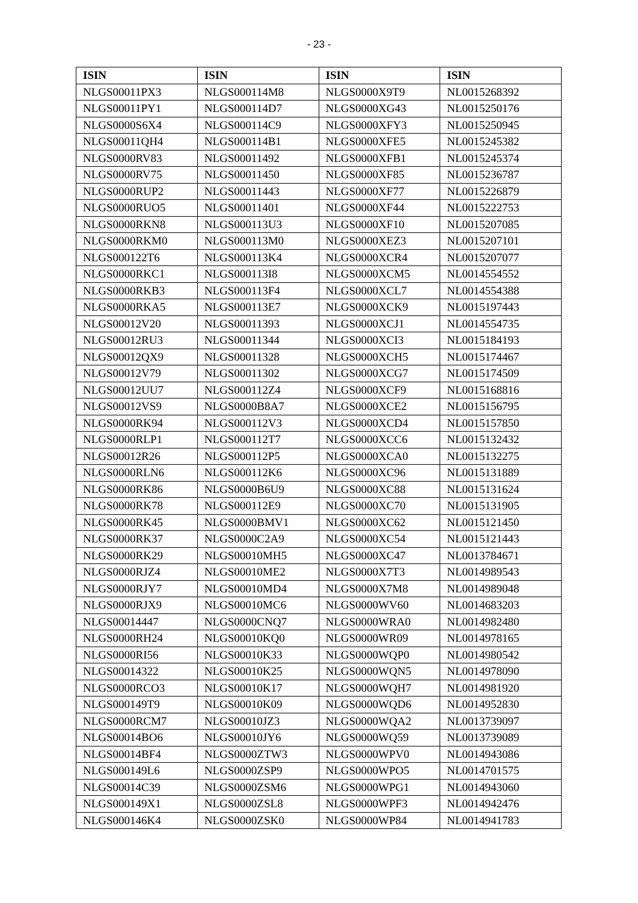- 23 -
| ISIN | ISIN | ISIN | ISIN |
| --- | --- | --- | --- |
| NLGS00011PX3 | NLGS000114M8 | NLGS0000X9T9 | NL0015268392 |
| NLGS00011PY1 | NLGS000114D7 | NLGS0000XG43 | NL0015250176 |
| NLGS0000S6X4 | NLGS000114C9 | NLGS0000XFY3 | NL0015250945 |
| NLGS00011QH4 | NLGS000114B1 | NLGS0000XFE5 | NL0015245382 |
| NLGS0000RV83 | NLGS00011492 | NLGS0000XFB1 | NL0015245374 |
| NLGS0000RV75 | NLGS00011450 | NLGS0000XF85 | NL0015236787 |
| NLGS0000RUP2 | NLGS00011443 | NLGS0000XF77 | NL0015226879 |
| NLGS0000RUO5 | NLGS00011401 | NLGS0000XF44 | NL0015222753 |
| NLGS0000RKN8 | NLGS000113U3 | NLGS0000XF10 | NL0015207085 |
| NLGS0000RKM0 | NLGS000113M0 | NLGS0000XEZ3 | NL0015207101 |
| NLGS000122T6 | NLGS000113K4 | NLGS0000XCR4 | NL0015207077 |
| NLGS0000RKC1 | NLGS000113I8 | NLGS0000XCM5 | NL0014554552 |
| NLGS0000RKB3 | NLGS000113F4 | NLGS0000XCL7 | NL0014554388 |
| NLGS0000RKA5 | NLGS000113E7 | NLGS0000XCK9 | NL0015197443 |
| NLGS00012V20 | NLGS00011393 | NLGS0000XCJ1 | NL0014554735 |
| NLGS00012RU3 | NLGS00011344 | NLGS0000XCI3 | NL0015184193 |
| NLGS00012QX9 | NLGS00011328 | NLGS0000XCH5 | NL0015174467 |
| NLGS00012V79 | NLGS00011302 | NLGS0000XCG7 | NL0015174509 |
| NLGS00012UU7 | NLGS000112Z4 | NLGS0000XCF9 | NL0015168816 |
| NLGS00012VS9 | NLGS0000B8A7 | NLGS0000XCE2 | NL0015156795 |
| NLGS0000RK94 | NLGS000112V3 | NLGS0000XCD4 | NL0015157850 |
| NLGS0000RLP1 | NLGS000112T7 | NLGS0000XCC6 | NL0015132432 |
| NLGS00012R26 | NLGS000112P5 | NLGS0000XCA0 | NL0015132275 |
| NLGS0000RLN6 | NLGS000112K6 | NLGS0000XC96 | NL0015131889 |
| NLGS0000RK86 | NLGS0000B6U9 | NLGS0000XC88 | NL0015131624 |
| NLGS0000RK78 | NLGS000112E9 | NLGS0000XC70 | NL0015131905 |
| NLGS0000RK45 | NLGS0000BMV1 | NLGS0000XC62 | NL0015121450 |
| NLGS0000RK37 | NLGS0000C2A9 | NLGS0000XC54 | NL0015121443 |
| NLGS0000RK29 | NLGS00010MH5 | NLGS0000XC47 | NL0013784671 |
| NLGS0000RJZ4 | NLGS00010ME2 | NLGS0000X7T3 | NL0014989543 |
| NLGS0000RJY7 | NLGS00010MD4 | NLGS0000X7M8 | NL0014989048 |
| NLGS0000RJX9 | NLGS00010MC6 | NLGS0000WV60 | NL0014683203 |
| NLGS00014447 | NLGS0000CNQ7 | NLGS0000WRA0 | NL0014982480 |
| NLGS0000RH24 | NLGS00010KQ0 | NLGS0000WR09 | NL0014978165 |
| NLGS0000RI56 | NLGS00010K33 | NLGS0000WQP0 | NL0014980542 |
| NLGS00014322 | NLGS00010K25 | NLGS0000WQN5 | NL0014978090 |
| NLGS0000RCO3 | NLGS00010K17 | NLGS0000WQH7 | NL0014981920 |
| NLGS000149T9 | NLGS00010K09 | NLGS0000WQD6 | NL0014952830 |
| NLGS0000RCM7 | NLGS00010JZ3 | NLGS0000WQA2 | NL0013739097 |
| NLGS00014BO6 | NLGS00010JY6 | NLGS0000WQ59 | NL0013739089 |
| NLGS00014BF4 | NLGS0000ZTW3 | NLGS0000WPV0 | NL0014943086 |
| NLGS000149L6 | NLGS0000ZSP9 | NLGS0000WPO5 | NL0014701575 |
| NLGS00014C39 | NLGS0000ZSM6 | NLGS0000WPG1 | NL0014943060 |
| NLGS000149X1 | NLGS0000ZSL8 | NLGS0000WPF3 | NL0014942476 |
| NLGS000146K4 | NLGS0000ZSK0 | NLGS0000WP84 | NL0014941783 |